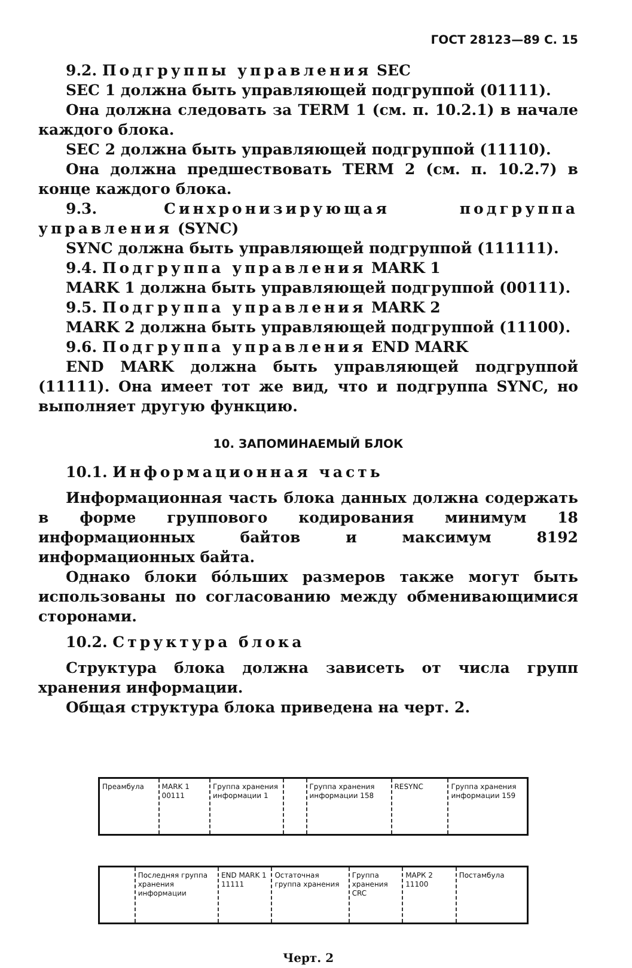ГОСТ 28123—89 С. 15
9.2. Подгруппы управления SEC
SEC 1 должна быть управляющей подгруппой (01111).
Она должна следовать за TERM 1 (см. п. 10.2.1) в начале каждого блока.
SEC 2 должна быть управляющей подгруппой (11110).
Она должна предшествовать TERM 2 (см. п. 10.2.7) в конце каждого блока.
9.3. Синхронизирующая подгруппа управления (SYNC)
SYNC должна быть управляющей подгруппой (111111).
9.4. Подгруппа управления MARK 1
MARK 1 должна быть управляющей подгруппой (00111).
9.5. Подгруппа управления MARK 2
MARK 2 должна быть управляющей подгруппой (11100).
9.6. Подгруппа управления END MARK
END MARK должна быть управляющей подгруппой (11111). Она имеет тот же вид, что и подгруппа SYNC, но выполняет другую функцию.
10. ЗАПОМИНАЕМЫЙ БЛОК
10.1. Информационная часть
Информационная часть блока данных должна содержать в форме группового кодирования минимум 18 информационных байтов и максимум 8192 информационных байта.
Однако блоки бóльших размеров также могут быть использованы по согласованию между обменивающимися сторонами.
10.2. Структура блока
Структура блока должна зависеть от числа групп хранения информации.
Общая структура блока приведена на черт. 2.
Преамбула MARK 1 00111
Группа хранения информации 1
Группа хранения информации 158
RESYNC Группа хранения информации 159
Последняя группа хранения информации
END MARK 1 11111
Остаточная группа хранения
Группа хранения CRC
МАРК 2 11100
Постамбула
Черт. 2